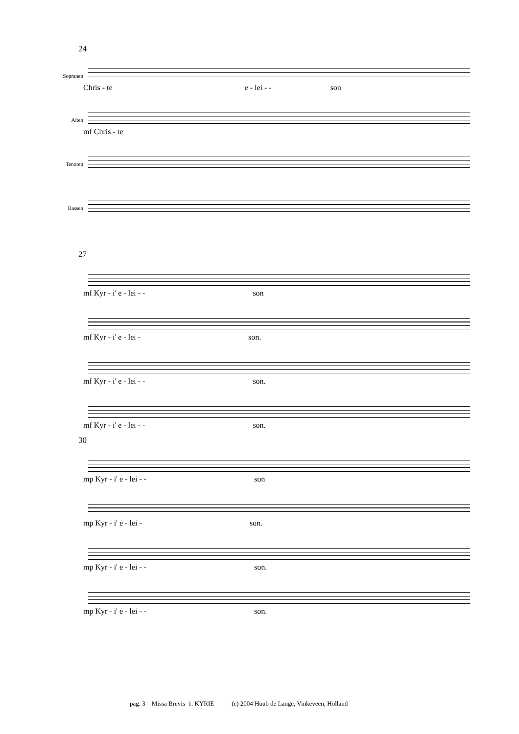24
Sopranen
Chris - te e - lei - - son
Alten
mf Chris - te
Tenoren
Bassen
27
mf Kyr - i' e - lei - - son
mf Kyr - i' e - lei - son.
mf Kyr - i' e - lei - - son.
mf Kyr - i' e - lei - - son.
30
mp Kyr - i' e - lei - - son
mp Kyr - i' e - lei - son.
mp Kyr - i' e - lei - - son.
mp Kyr - i' e - lei - - son.
pag. 3 Missa Brevis 1. KYRIE (c) 2004 Huub de Lange, Vinkeveen, Holland